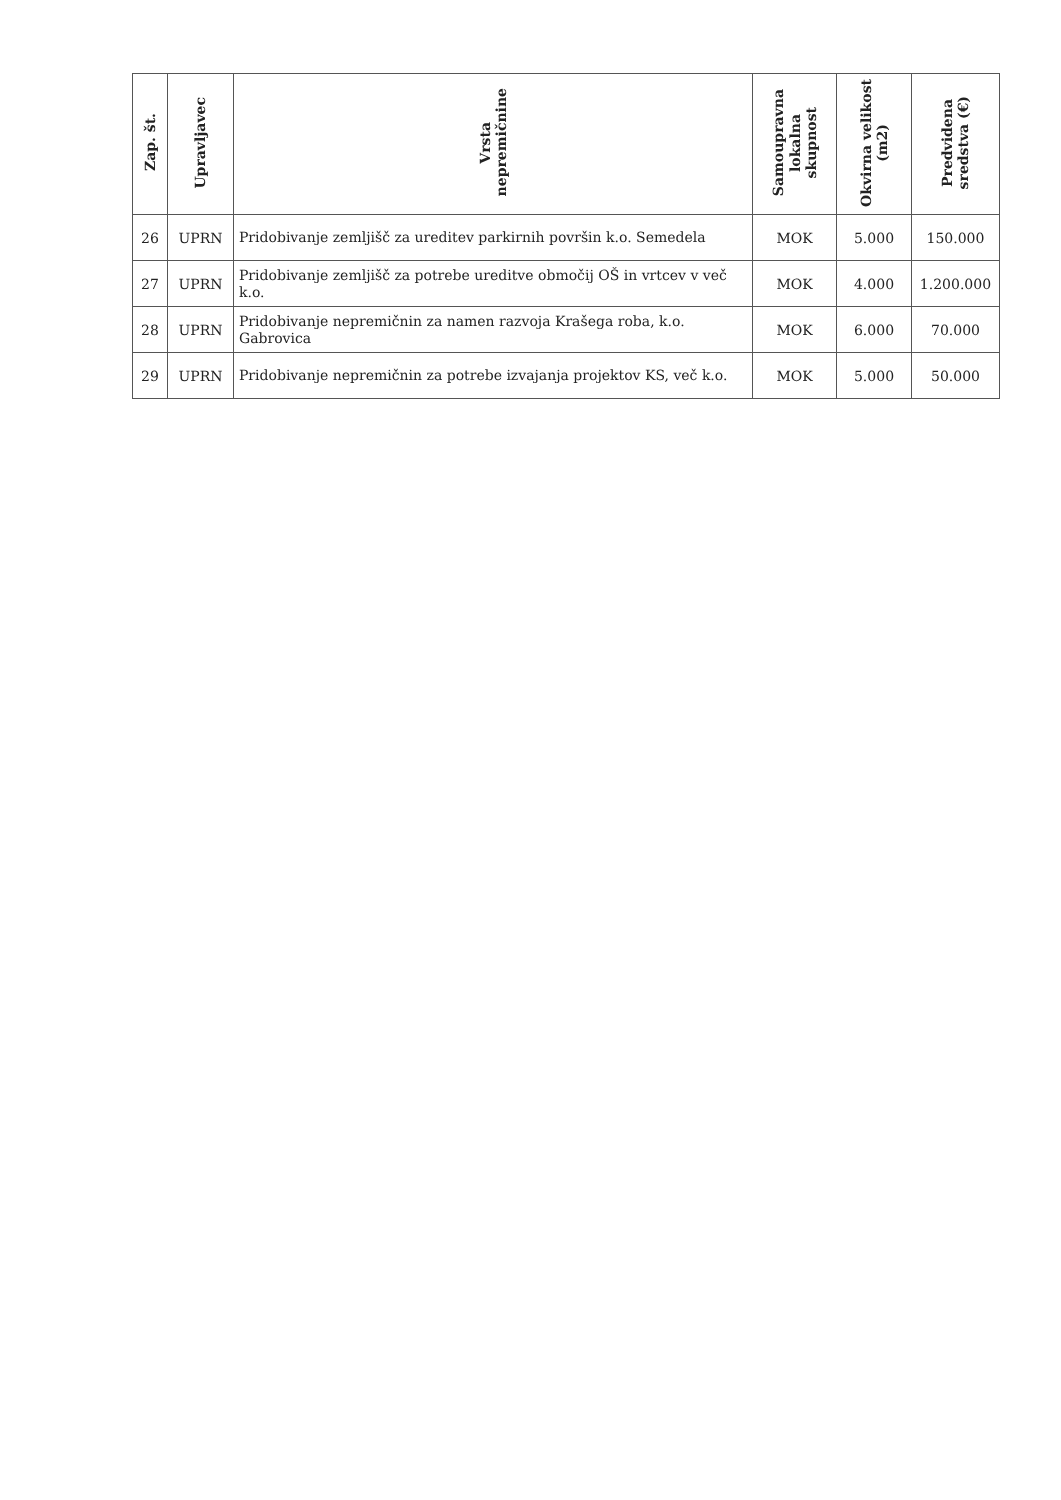| Zap. št. | Upravljavec | Vrsta nepremičnine | Samoupravna lokalna skupnost | Okvirna velikost (m2) | Predvidena sredstva (€) |
| --- | --- | --- | --- | --- | --- |
| 26 | UPRN | Pridobivanje zemljišč za ureditev parkirnih površin k.o. Semedela | MOK | 5.000 | 150.000 |
| 27 | UPRN | Pridobivanje zemljišč za potrebe ureditve območij OŠ in vrtcev v več k.o. | MOK | 4.000 | 1.200.000 |
| 28 | UPRN | Pridobivanje nepremičnin za namen razvoja Krašega roba, k.o. Gabrovica | MOK | 6.000 | 70.000 |
| 29 | UPRN | Pridobivanje nepremičnin za potrebe izvajanja projektov KS, več k.o. | MOK | 5.000 | 50.000 |